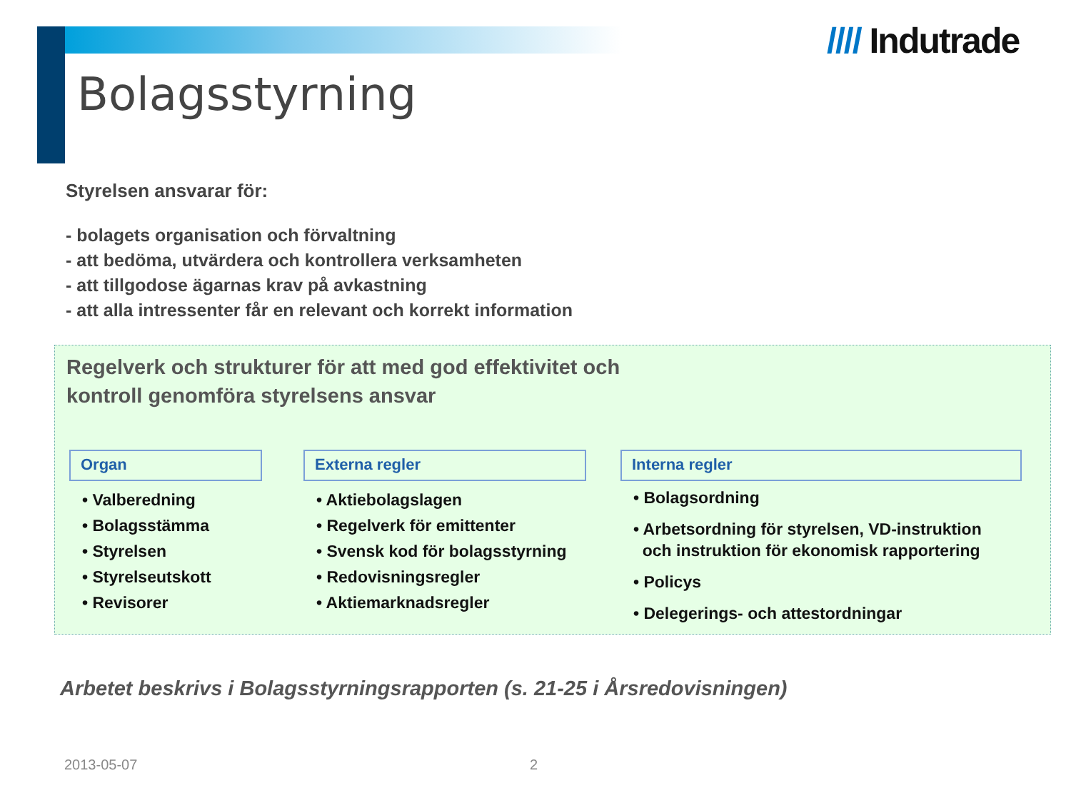//// Indutrade
Bolagsstyrning
Styrelsen ansvarar för:
- bolagets organisation och förvaltning
- att bedöma, utvärdera och kontrollera verksamheten
- att tillgodose ägarnas krav på avkastning
- att alla intressenter får en relevant och korrekt information
Regelverk och strukturer för att med god effektivitet och
kontroll genomföra styrelsens ansvar
Organ
• Valberedning
• Bolagsstämma
• Styrelsen
• Styrelseutskott
• Revisorer
Externa regler
• Aktiebolagslagen
• Regelverk för emittenter
• Svensk kod för bolagsstyrning
• Redovisningsregler
• Aktiemarknadsregler
Interna regler
• Bolagsordning
• Arbetsordning för styrelsen, VD-instruktion
och instruktion för ekonomisk rapportering
• Policys
• Delegerings- och attestordningar
Arbetet beskrivs i Bolagsstyrningsrapporten (s. 21-25 i Årsredovisningen)
2013-05-07 2